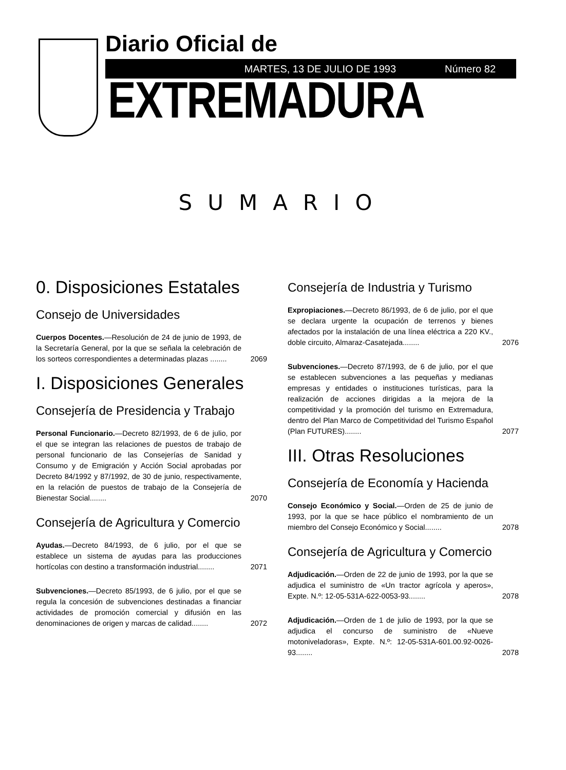Diario Oficial de
MARTES, 13 DE JULIO DE 1993 Número 82
EXTREMADURA
SUMARIO
0. Disposiciones Estatales
Consejo de Universidades
Cuerpos Docentes.—Resolución de 24 de junio de 1993, de la Secretaría General, por la que se señala la celebración de los sorteos correspondientes a determinadas plazas ........
2069
I. Disposiciones Generales
Consejería de Presidencia y Trabajo
Personal Funcionario.—Decreto 82/1993, de 6 de julio, por el que se integran las relaciones de puestos de trabajo de personal funcionario de las Consejerías de Sanidad y Consumo y de Emigración y Acción Social aprobadas por Decreto 84/1992 y 87/1992, de 30 de junio, respectivamente, en la relación de puestos de trabajo de la Consejería de Bienestar Social........
2070
Consejería de Agricultura y Comercio
Ayudas.—Decreto 84/1993, de 6 julio, por el que se establece un sistema de ayudas para las producciones hortícolas con destino a transformación industrial........
2071
Subvenciones.—Decreto 85/1993, de 6 julio, por el que se regula la concesión de subvenciones destinadas a financiar actividades de promoción comercial y difusión en las denominaciones de origen y marcas de calidad........
2072
Consejería de Industria y Turismo
Expropiaciones.—Decreto 86/1993, de 6 de julio, por el que se declara urgente la ocupación de terrenos y bienes afectados por la instalación de una línea eléctrica a 220 KV., doble circuito, Almaraz-Casatejada........
2076
Subvenciones.—Decreto 87/1993, de 6 de julio, por el que se establecen subvenciones a las pequeñas y medianas empresas y entidades o instituciones turísticas, para la realización de acciones dirigidas a la mejora de la competitividad y la promoción del turismo en Extremadura, dentro del Plan Marco de Competitividad del Turismo Español (Plan FUTURES)........
2077
III. Otras Resoluciones
Consejería de Economía y Hacienda
Consejo Económico y Social.—Orden de 25 de junio de 1993, por la que se hace público el nombramiento de un miembro del Consejo Económico y Social........
2078
Consejería de Agricultura y Comercio
Adjudicación.—Orden de 22 de junio de 1993, por la que se adjudica el suministro de «Un tractor agrícola y aperos», Expte. N.º: 12-05-531A-622-0053-93........
2078
Adjudicación.—Orden de 1 de julio de 1993, por la que se adjudica el concurso de suministro de «Nueve motoniveladoras», Expte. N.º: 12-05-531A-601.00.92-0026-93........
2078